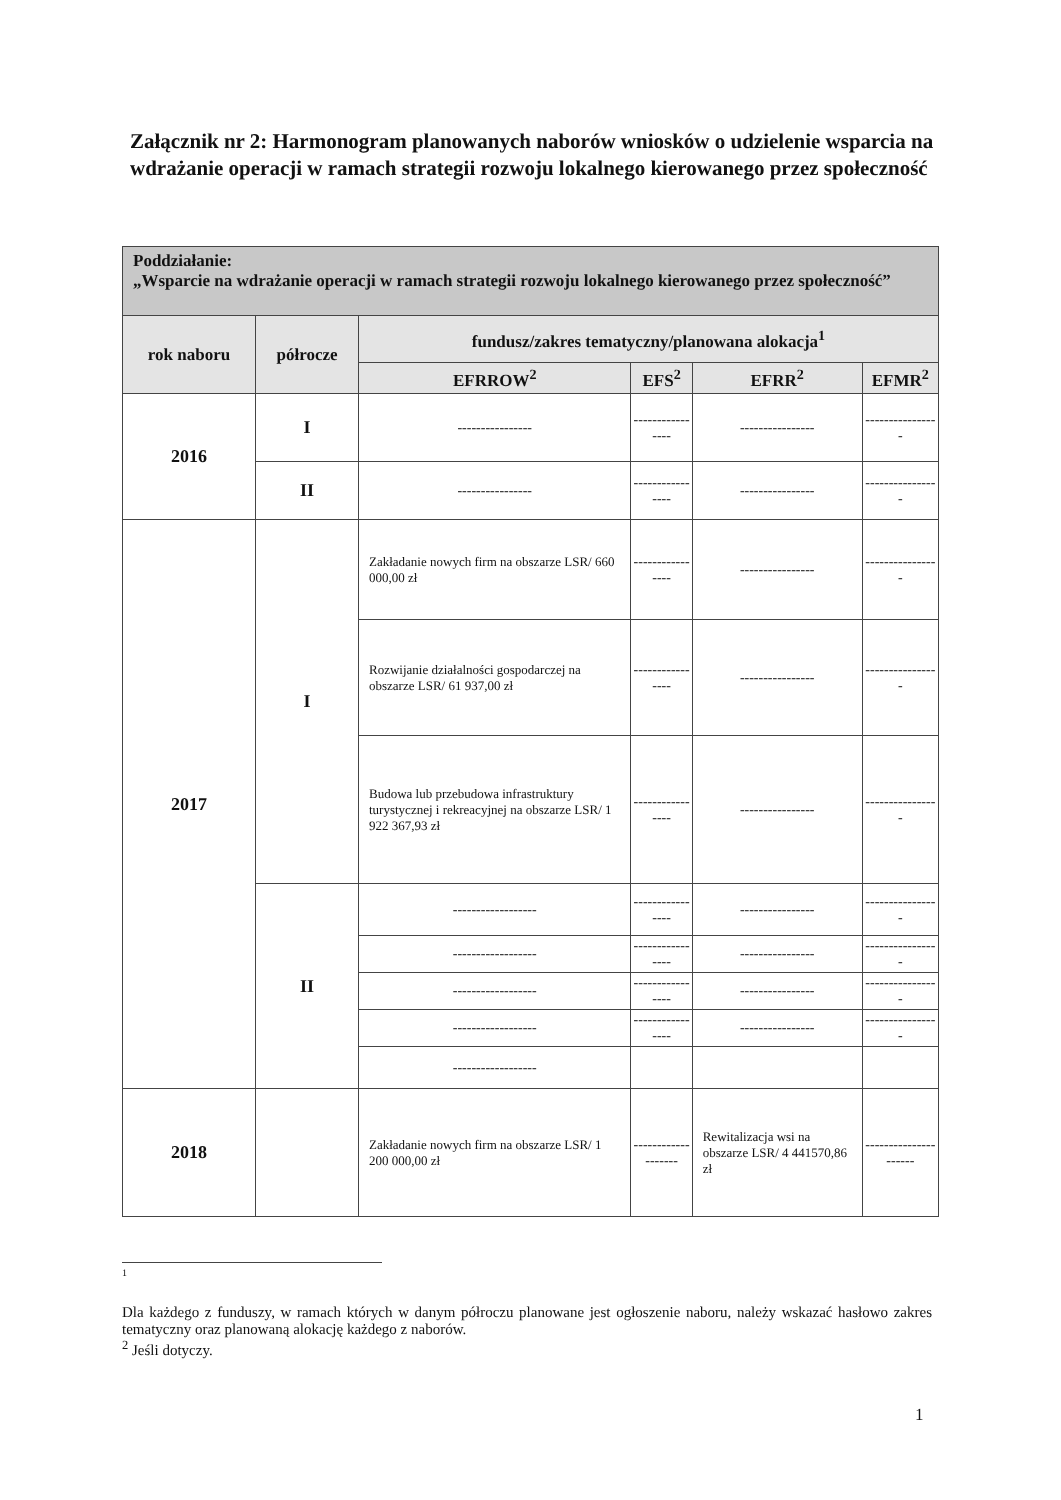Załącznik nr 2: Harmonogram planowanych naborów wniosków o udzielenie wsparcia na wdrażanie operacji w ramach strategii rozwoju lokalnego kierowanego przez społeczność
| Poddziałanie: „Wsparcie na wdrażanie operacji w ramach strategii rozwoju lokalnego kierowanego przez społeczność” | | | | | |
| rok naboru | półrocze | fundusz/zakres tematyczny/planowana alokacja<sup>1</sup> | | | |
| | | EFRROW<sup>2</sup> | EFS<sup>2</sup> | EFRR<sup>2</sup> | EFMR<sup>2</sup> |
| 2016 | I | ---------------- | ---------------- | ---------------- | ---------------- |
| | II | ---------------- | ---------------- | ---------------- | ---------------- |
| 2017 | I | Zakładanie nowych firm na obszarze LSR/ 660 000,00 zł | ---------------- | ---------------- | ---------------- |
| | | Rozwijanie działalności gospodarczej na obszarze LSR/ 61 937,00 zł | ---------------- | ---------------- | ---------------- |
| | | Budowa lub przebudowa infrastruktury turystycznej i rekreacyjnej na obszarze LSR/ 1 922 367,93 zł | ---------------- | ---------------- | ---------------- |
| | II | ------------------ | ---------------- | ---------------- | ---------------- |
| | | ------------------ | ---------------- | ---------------- | ---------------- |
| | | ------------------ | ---------------- | ---------------- | ---------------- |
| | | ------------------ | ---------------- | ---------------- | ---------------- |
| | | ------------------ | | | |
| 2018 | | Zakładanie nowych firm na obszarze LSR/ 1 200 000,00 zł | ------------------- | Rewitalizacja wsi na obszarze LSR/ 4 441570,86 zł | --------------------- |
1
Dla każdego z funduszy, w ramach których w danym półroczu planowane jest ogłoszenie naboru, należy wskazać hasłowo zakres tematyczny oraz planowaną alokację każdego z naborów.
<sup>2</sup> Jeśli dotyczy.
1